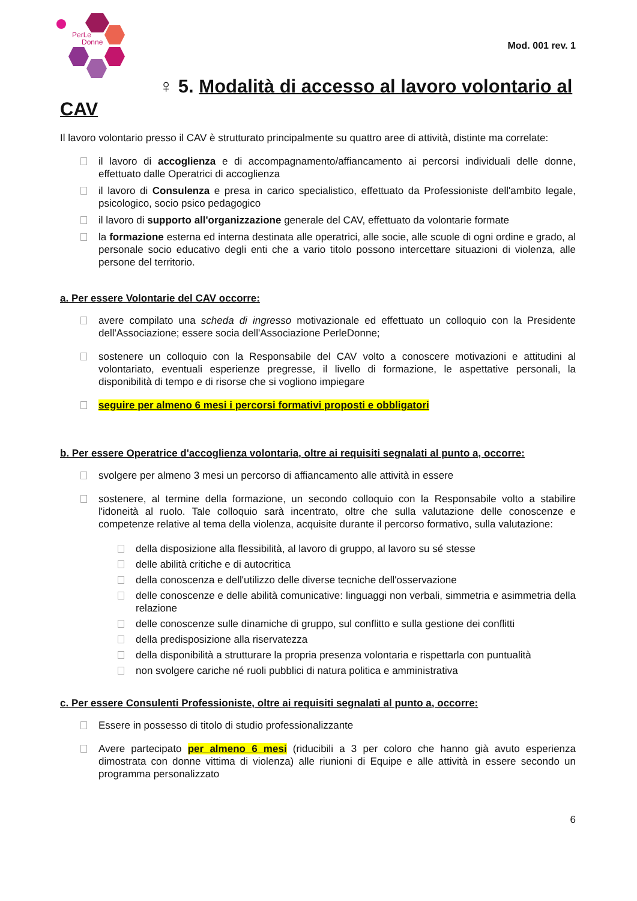PerLe
Donne
Mod. 001 rev. 1
♀ 5. Modalità di accesso al lavoro volontario al CAV
Il lavoro volontario presso il CAV è strutturato principalmente su quattro aree di attività, distinte ma correlate:
il lavoro di accoglienza e di accompagnamento/affiancamento ai percorsi individuali delle donne, effettuato dalle Operatrici di accoglienza
il lavoro di Consulenza e presa in carico specialistico, effettuato da Professioniste dell'ambito legale, psicologico, socio psico pedagogico
il lavoro di supporto all'organizzazione generale del CAV, effettuato da volontarie formate
la formazione esterna ed interna destinata alle operatrici, alle socie, alle scuole di ogni ordine e grado, al personale socio educativo degli enti che a vario titolo possono intercettare situazioni di violenza, alle persone del territorio.
a. Per essere Volontarie del CAV occorre:
avere compilato una scheda di ingresso motivazionale ed effettuato un colloquio con la Presidente dell'Associazione; essere socia dell'Associazione PerleDonne;
sostenere un colloquio con la Responsabile del CAV volto a conoscere motivazioni e attitudini al volontariato, eventuali esperienze pregresse, il livello di formazione, le aspettative personali, la disponibilità di tempo e di risorse che si vogliono impiegare
seguire per almeno 6 mesi i percorsi formativi proposti e obbligatori
b. Per essere Operatrice d'accoglienza volontaria, oltre ai requisiti segnalati al punto a, occorre:
svolgere per almeno 3 mesi un percorso di affiancamento alle attività in essere
sostenere, al termine della formazione, un secondo colloquio con la Responsabile volto a stabilire l'idoneità al ruolo. Tale colloquio sarà incentrato, oltre che sulla valutazione delle conoscenze e competenze relative al tema della violenza, acquisite durante il percorso formativo, sulla valutazione:
della disposizione alla flessibilità, al lavoro di gruppo, al lavoro su sé stesse
delle abilità critiche e di autocritica
della conoscenza e dell'utilizzo delle diverse tecniche dell'osservazione
delle conoscenze e delle abilità comunicative: linguaggi non verbali, simmetria e asimmetria della relazione
delle conoscenze sulle dinamiche di gruppo, sul conflitto e sulla gestione dei conflitti
della predisposizione alla riservatezza
della disponibilità a strutturare la propria presenza volontaria e rispettarla con puntualità
non svolgere cariche né ruoli pubblici di natura politica e amministrativa
c. Per essere Consulenti Professioniste, oltre ai requisiti segnalati al punto a, occorre:
Essere in possesso di titolo di studio professionalizzante
Avere partecipato per almeno 6 mesi (riducibili a 3 per coloro che hanno già avuto esperienza dimostrata con donne vittima di violenza) alle riunioni di Equipe e alle attività in essere secondo un programma personalizzato
6